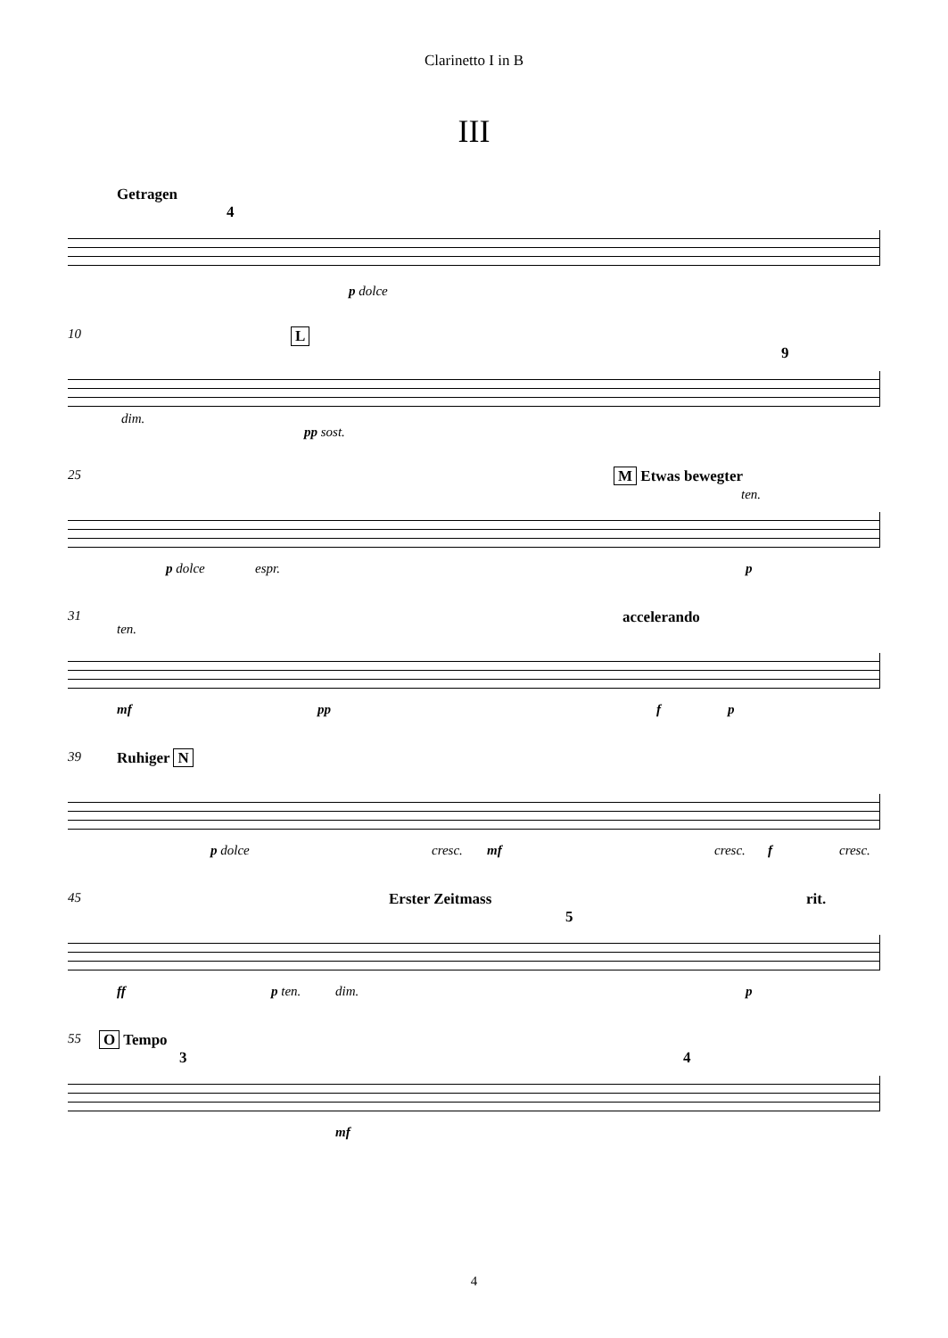Clarinetto I in B
III
Getragen
4
p dolce
10 L
9
dim.
pp sost.
25 M Etwas bewegter
ten.
p dolce espr. p
31
ten.
accelerando
mf pp f p
39 Ruhiger N
p dolce cresc. mf cresc. f cresc.
45 Erster Zeitmass
5
rit.
ff p ten. dim. p
55 O Tempo
3 4
mf
4